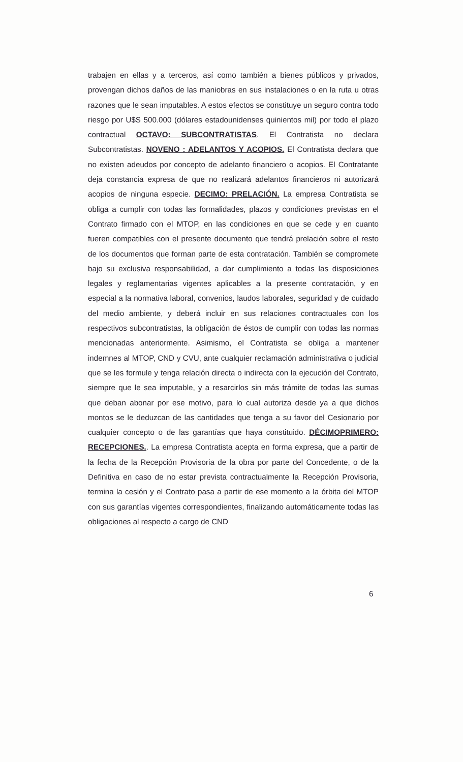trabajen en ellas y a terceros, así como también a bienes públicos y privados, provengan dichos daños de las maniobras en sus instalaciones o en la ruta u otras razones que le sean imputables. A estos efectos se constituye un seguro contra todo riesgo por U$S 500.000 (dólares estadounidenses quinientos mil) por todo el plazo contractual OCTAVO: SUBCONTRATISTAS. El Contratista no declara Subcontratistas. NOVENO : ADELANTOS Y ACOPIOS. El Contratista declara que no existen adeudos por concepto de adelanto financiero o acopios. El Contratante deja constancia expresa de que no realizará adelantos financieros ni autorizará acopios de ninguna especie. DECIMO: PRELACIÓN. La empresa Contratista se obliga a cumplir con todas las formalidades, plazos y condiciones previstas en el Contrato firmado con el MTOP, en las condiciones en que se cede y en cuanto fueren compatibles con el presente documento que tendrá prelación sobre el resto de los documentos que forman parte de esta contratación. También se compromete bajo su exclusiva responsabilidad, a dar cumplimiento a todas las disposiciones legales y reglamentarias vigentes aplicables a la presente contratación, y en especial a la normativa laboral, convenios, laudos laborales, seguridad y de cuidado del medio ambiente, y deberá incluir en sus relaciones contractuales con los respectivos subcontratistas, la obligación de éstos de cumplir con todas las normas mencionadas anteriormente. Asimismo, el Contratista se obliga a mantener indemnes al MTOP, CND y CVU, ante cualquier reclamación administrativa o judicial que se les formule y tenga relación directa o indirecta con la ejecución del Contrato, siempre que le sea imputable, y a resarcirlos sin más trámite de todas las sumas que deban abonar por ese motivo, para lo cual autoriza desde ya a que dichos montos se le deduzcan de las cantidades que tenga a su favor del Cesionario por cualquier concepto o de las garantías que haya constituido. DÉCIMOPRIMERO: RECEPCIONES.. La empresa Contratista acepta en forma expresa, que a partir de la fecha de la Recepción Provisoria de la obra por parte del Concedente, o de la Definitiva en caso de no estar prevista contractualmente la Recepción Provisoria, termina la cesión y el Contrato pasa a partir de ese momento a la órbita del MTOP con sus garantías vigentes correspondientes, finalizando automáticamente todas las obligaciones al respecto a cargo de CND
6